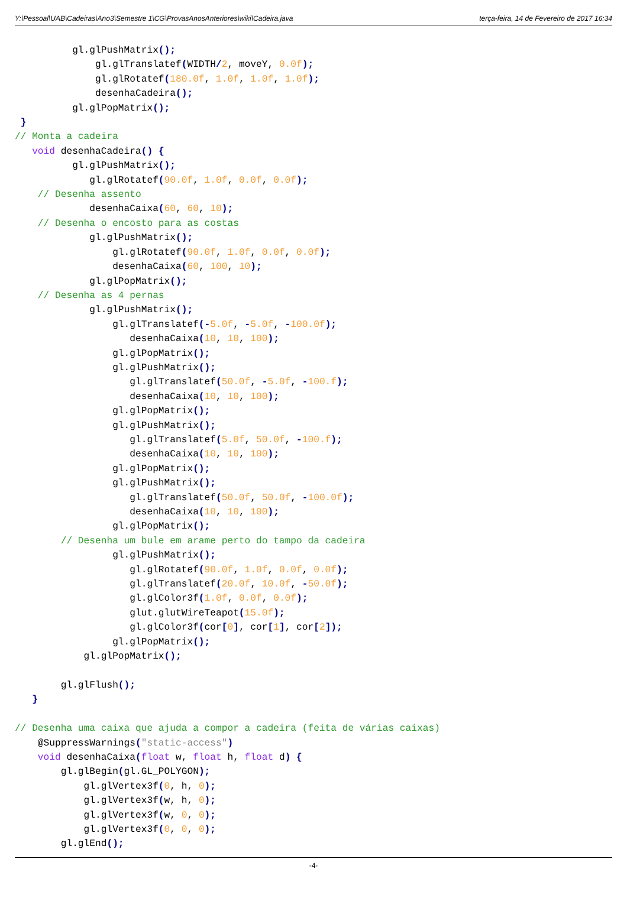Y:\Pessoal\UAB\Cadeiras\Ano3\Semestre 1\CG\ProvasAnosAnteriores\wiki\Cadeira.java terça-feira, 14 de Fevereiro de 2017 16:34
          gl.glPushMatrix();
              gl.glTranslatef(WIDTH/2, moveY, 0.0f);
              gl.glRotatef(180.0f, 1.0f, 1.0f, 1.0f);
              desenhaCadeira();
          gl.glPopMatrix();
 }
// Monta a cadeira
   void desenhaCadeira() {
          gl.glPushMatrix();
             gl.glRotatef(90.0f, 1.0f, 0.0f, 0.0f);
    // Desenha assento
             desenhaCaixa(60, 60, 10);
    // Desenha o encosto para as costas
             gl.glPushMatrix();
                 gl.glRotatef(90.0f, 1.0f, 0.0f, 0.0f);
                 desenhaCaixa(60, 100, 10);
             gl.glPopMatrix();
    // Desenha as 4 pernas
             gl.glPushMatrix();
                 gl.glTranslatef(-5.0f, -5.0f, -100.0f);
                    desenhaCaixa(10, 10, 100);
                 gl.glPopMatrix();
                 gl.glPushMatrix();
                    gl.glTranslatef(50.0f, -5.0f, -100.f);
                    desenhaCaixa(10, 10, 100);
                 gl.glPopMatrix();
                 gl.glPushMatrix();
                    gl.glTranslatef(5.0f, 50.0f, -100.f);
                    desenhaCaixa(10, 10, 100);
                 gl.glPopMatrix();
                 gl.glPushMatrix();
                    gl.glTranslatef(50.0f, 50.0f, -100.0f);
                    desenhaCaixa(10, 10, 100);
                 gl.glPopMatrix();
        // Desenha um bule em arame perto do tampo da cadeira
                 gl.glPushMatrix();
                    gl.glRotatef(90.0f, 1.0f, 0.0f, 0.0f);
                    gl.glTranslatef(20.0f, 10.0f, -50.0f);
                    gl.glColor3f(1.0f, 0.0f, 0.0f);
                    glut.glutWireTeapot(15.0f);
                    gl.glColor3f(cor[0], cor[1], cor[2]);
                 gl.glPopMatrix();
            gl.glPopMatrix();

        gl.glFlush();
   }

// Desenha uma caixa que ajuda a compor a cadeira (feita de várias caixas)
    @SuppressWarnings("static-access")
    void desenhaCaixa(float w, float h, float d) {
        gl.glBegin(gl.GL_POLYGON);
            gl.glVertex3f(0, h, 0);
            gl.glVertex3f(w, h, 0);
            gl.glVertex3f(w, 0, 0);
            gl.glVertex3f(0, 0, 0);
        gl.glEnd();
-4-